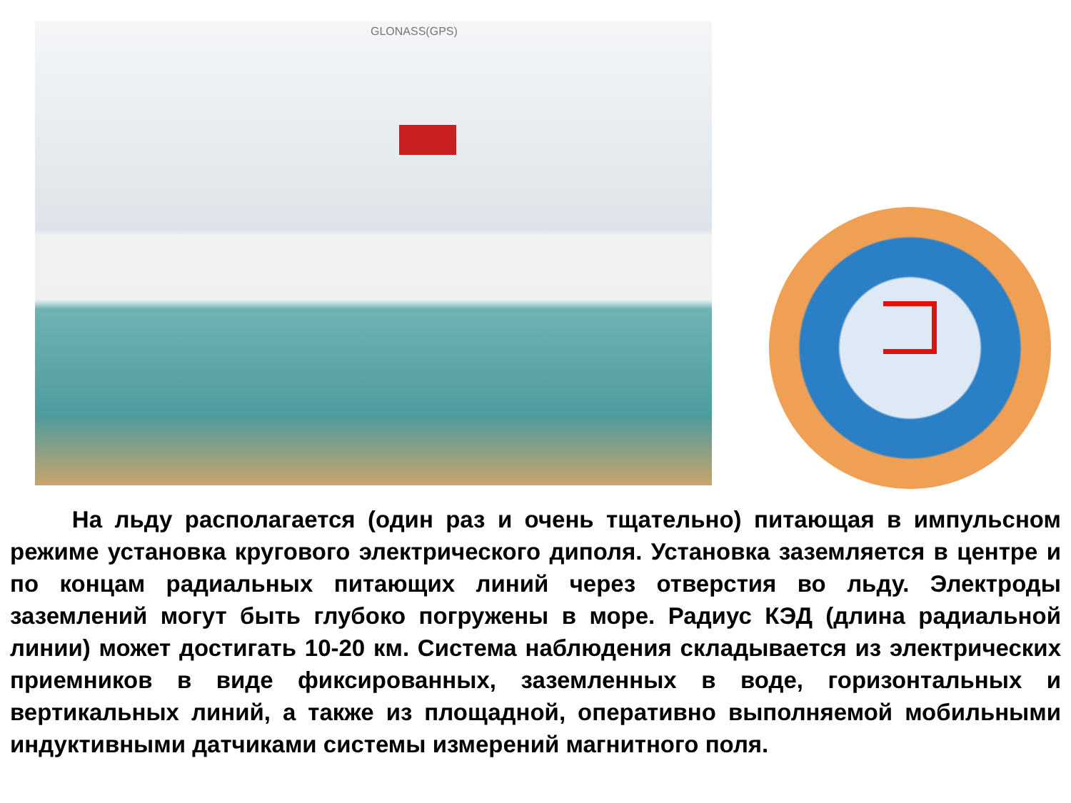GLONASS(GPS)
На льду располагается (один раз и очень тщательно) питающая в импульсном режиме установка кругового электрического диполя. Установка заземляется в центре и по концам радиальных питающих линий через отверстия во льду. Электроды заземлений могут быть глубоко погружены в море. Радиус КЭД (длина радиальной линии) может достигать 10-20 км. Система наблюдения складывается из электрических приемников в виде фиксированных, заземленных в воде, горизонтальных и вертикальных линий, а также из площадной, оперативно выполняемой мобильными индуктивными датчиками системы измерений магнитного поля.